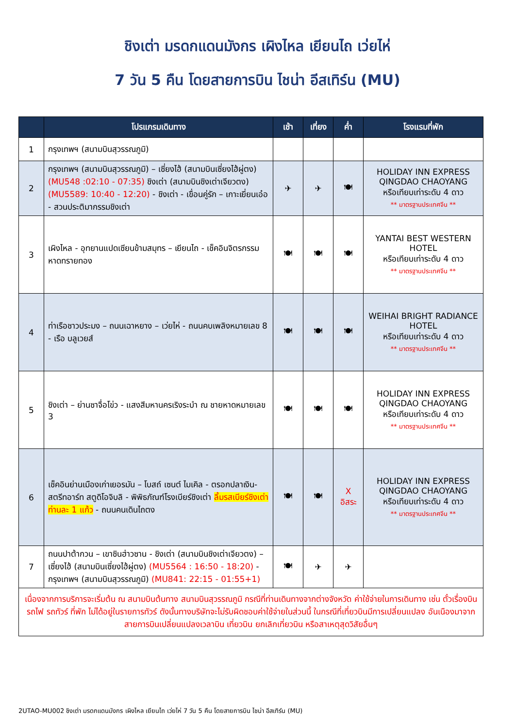ชิงเต่า มรดกแดนมังกร เผิงไหล เยียนไถ เว่ยไห่
7 วัน 5 คืน โดยสายการบิน ไชน่า อีสเทิร์น (MU)
| | โปรแกรมเดินทาง | เช้า | เที่ยง | ค่ำ | โรงแรมที่พัก |
| --- | --- | --- | --- | --- | --- |
| 1 | กรุงเทพฯ (สนามบินสุวรรณภูมิ) | | | | |
| 2 | กรุงเทพฯ (สนามบินสุวรรณภูมิ) – เซี่ยงไฮ้ (สนามบินเซี่ยงไฮ้ผู่ตง) (MU548 :02:10 - 07:35) ชิงเต่า (สนามบินชิงเต่าเจียวตง) (MU5589: 10:40 - 12:20) - ชิงเต่า - เขื่อนคู่รัก – เกาะเยี่ยนเอ๋อ - สวนประติมากรรมชิงเต่า | ✈ | ✈ | 🍽 | HOLIDAY INN EXPRESS QINGDAO CHAOYANG หรือเทียบเท่าระดับ 4 ดาว ** มาตรฐานประเทศจีน ** |
| 3 | เผิงไหล - อุทยานแปดเซียนข้ามสมุทร – เยียนไถ - เช็คอินจิตรกรรมหาดทรายทอง | 🍽 | 🍽 | 🍽 | YANTAI BEST WESTERN HOTEL หรือเทียบเท่าระดับ 4 ดาว ** มาตรฐานประเทศจีน ** |
| 4 | ท่าเรือชาวประมง – ถนนเฉาหยาง – เว่ยไห่ - ถนนคบเพลิงหมายเลข 8 - เรือ บลูเวยส์ | 🍽 | 🍽 | 🍽 | WEIHAI BRIGHT RADIANCE HOTEL หรือเทียบเท่าระดับ 4 ดาว ** มาตรฐานประเทศจีน ** |
| 5 | ชิงเต่า – ย่านซาจื่อโข่ว - แสงสีมหานครเริงระบำ ณ ชายหาดหมายเลข 3 | 🍽 | 🍽 | 🍽 | HOLIDAY INN EXPRESS QINGDAO CHAOYANG หรือเทียบเท่าระดับ 4 ดาว ** มาตรฐานประเทศจีน ** |
| 6 | เช็คอินย่านเมืองเก่าเยอรมัน – โบสถ์ เซนต์ ไมเคิล - ตรอกปลาเงิน- สตรีทอาร์ท สตูดิโอจิบลิ - พิพิธภัณฑ์โรงเบียร์ชิงเต่า ลิ้มรสเบียร์ชิงเต่า ท่านละ 1 แก้ว - ถนนคนเดินไถตง | 🍽 | 🍽 | X อิสระ | HOLIDAY INN EXPRESS QINGDAO CHAOYANG หรือเทียบเท่าระดับ 4 ดาว ** มาตรฐานประเทศจีน ** |
| 7 | ถนนปาต้ากวน – เขาซินฮ่าวซาน - ชิงเต่า (สนามบินชิงเต่าเจียวตง) – เซี่ยงไฮ้ (สนามบินเซี่ยงไฮ้ผู่ตง) (MU5564 : 16:50 - 18:20) - กรุงเทพฯ (สนามบินสุวรรณภูมิ) (MU841: 22:15 - 01:55+1) | 🍽 | ✈ | ✈ | |
| เนื่องจากการบริการจะเริ่มต้น ณ สนามบินต้นทาง สนามบินสุวรรณภูมิ กรณีที่ท่านเดินทางจากต่างจังหวัด ค่าใช้จ่ายในการเดินทาง เช่น ตั๋วเรื่องบิน รถไฟ รถทัวร์ ที่พัก ไม่ได้อยู่ในรายการทัวร์ ดังนั้นทางบริษัทจะไม่รับผิดชอบค่าใช้จ่ายในส่วนนี้ ในกรณีที่เที่ยวบินมีการเปลี่ยนแปลง อันเนืองมาจาก สายการบินเปลี่ยนแปลงเวลาบิน เที่ยวบิน ยกเลิกเที่ยวบิน หรือสาเหตุสุดวิสัยอื่นๆ | | | | | |
2UTAO-MU002 ชิงเต่า มรดกแดนมังกร เผิงไหล เยียนไถ เว่ยไห่ 7 วัน 5 คืน โดยสายการบิน ไชน่า อีสเทิร์น (MU)